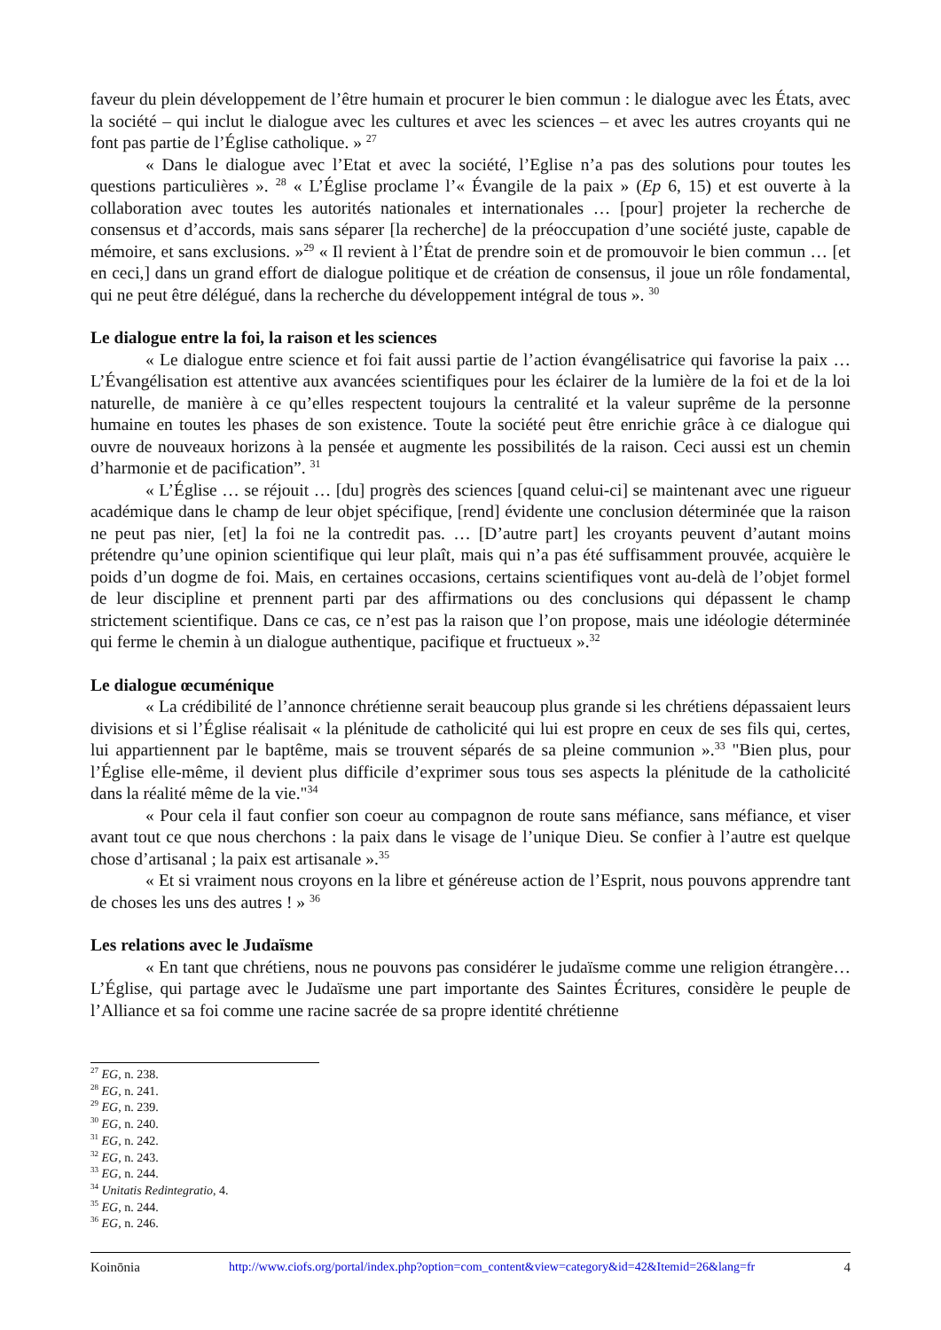faveur du plein développement de l’être humain et procurer le bien commun : le dialogue avec les États, avec la société – qui inclut le dialogue avec les cultures et avec les sciences – et avec les autres croyants qui ne font pas partie de l’Église catholique. » <sup>27</sup>
« Dans le dialogue avec l’Etat et avec la société, l’Eglise n’a pas des solutions pour toutes les questions particulières ». <sup>28</sup> « L’Église proclame l’« Évangile de la paix » (Ep 6, 15) et est ouverte à la collaboration avec toutes les autorités nationales et internationales … [pour] projeter la recherche de consensus et d’accords, mais sans séparer [la recherche] de la préoccupation d’une société juste, capable de mémoire, et sans exclusions. »<sup>29</sup> « Il revient à l’État de prendre soin et de promouvoir le bien commun … [et en ceci,] dans un grand effort de dialogue politique et de création de consensus, il joue un rôle fondamental, qui ne peut être délégué, dans la recherche du développement intégral de tous ». <sup>30</sup>
Le dialogue entre la foi, la raison et les sciences
« Le dialogue entre science et foi fait aussi partie de l’action évangélisatrice qui favorise la paix … L’Évangélisation est attentive aux avancées scientifiques pour les éclairer de la lumière de la foi et de la loi naturelle, de manière à ce qu’elles respectent toujours la centralité et la valeur suprême de la personne humaine en toutes les phases de son existence. Toute la société peut être enrichie grâce à ce dialogue qui ouvre de nouveaux horizons à la pensée et augmente les possibilités de la raison. Ceci aussi est un chemin d’harmonie et de pacification”. <sup>31</sup>
« L’Église … se réjouit … [du] progrès des sciences [quand celui-ci] se maintenant avec une rigueur académique dans le champ de leur objet spécifique, [rend] évidente une conclusion déterminée que la raison ne peut pas nier, [et] la foi ne la contredit pas. … [D’autre part] les croyants peuvent d’autant moins prétendre qu’une opinion scientifique qui leur plaît, mais qui n’a pas été suffisamment prouvée, acquière le poids d’un dogme de foi. Mais, en certaines occasions, certains scientifiques vont au-delà de l’objet formel de leur discipline et prennent parti par des affirmations ou des conclusions qui dépassent le champ strictement scientifique. Dans ce cas, ce n’est pas la raison que l’on propose, mais une idéologie déterminée qui ferme le chemin à un dialogue authentique, pacifique et fructueux ».<sup>32</sup>
Le dialogue œcuménique
« La crédibilité de l’annonce chrétienne serait beaucoup plus grande si les chrétiens dépassaient leurs divisions et si l’Église réalisait « la plénitude de catholicité qui lui est propre en ceux de ses fils qui, certes, lui appartiennent par le baptême, mais se trouvent séparés de sa pleine communion ».<sup>33</sup> "Bien plus, pour l’Église elle-même, il devient plus difficile d’exprimer sous tous ses aspects la plénitude de la catholicité dans la réalité même de la vie."<sup>34</sup>
« Pour cela il faut confier son coeur au compagnon de route sans méfiance, sans méfiance, et viser avant tout ce que nous cherchons : la paix dans le visage de l’unique Dieu. Se confier à l’autre est quelque chose d’artisanal ; la paix est artisanale ».<sup>35</sup>
« Et si vraiment nous croyons en la libre et généreuse action de l’Esprit, nous pouvons apprendre tant de choses les uns des autres ! » <sup>36</sup>
Les relations avec le Judaïsme
« En tant que chrétiens, nous ne pouvons pas considérer le judaïsme comme une religion étrangère… L’Église, qui partage avec le Judaïsme une part importante des Saintes Écritures, considère le peuple de l’Alliance et sa foi comme une racine sacrée de sa propre identité chrétienne
<sup>27</sup> EG, n. 238.
<sup>28</sup> EG, n. 241.
<sup>29</sup> EG, n. 239.
<sup>30</sup> EG, n. 240.
<sup>31</sup> EG, n. 242.
<sup>32</sup> EG, n. 243.
<sup>33</sup> EG, n. 244.
<sup>34</sup> Unitatis Redintegratio, 4.
<sup>35</sup> EG, n. 244.
<sup>36</sup> EG, n. 246.
Koinōnia http://www.ciofs.org/portal/index.php?option=com_content&view=category&id=42&Itemid=26&lang=fr 4